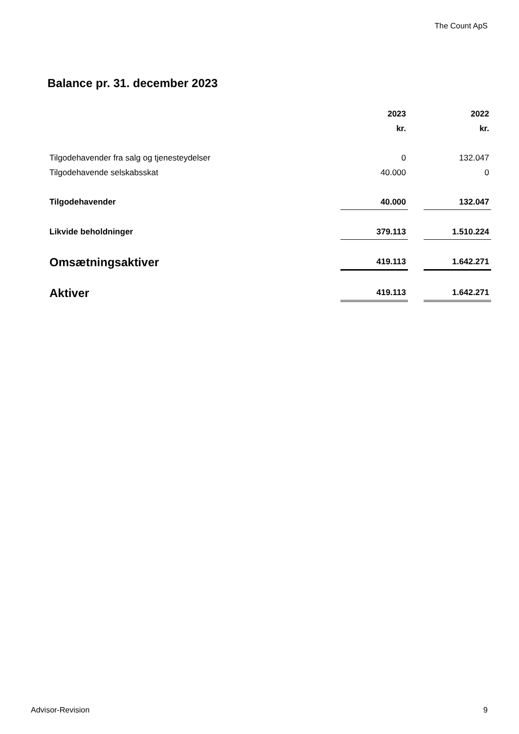The Count ApS
Balance pr. 31. december 2023
| | 2023 | | 2022 |
| | kr. | | kr. |
| Tilgodehavender fra salg og tjenesteydelser | 0 | | 132.047 |
| Tilgodehavende selskabsskat | 40.000 | | 0 |
| Tilgodehavender | 40.000 | | 132.047 |
| Likvide beholdninger | 379.113 | | 1.510.224 |
| Omsætningsaktiver | 419.113 | | 1.642.271 |
| Aktiver | 419.113 | | 1.642.271 |
Advisor-Revision 9